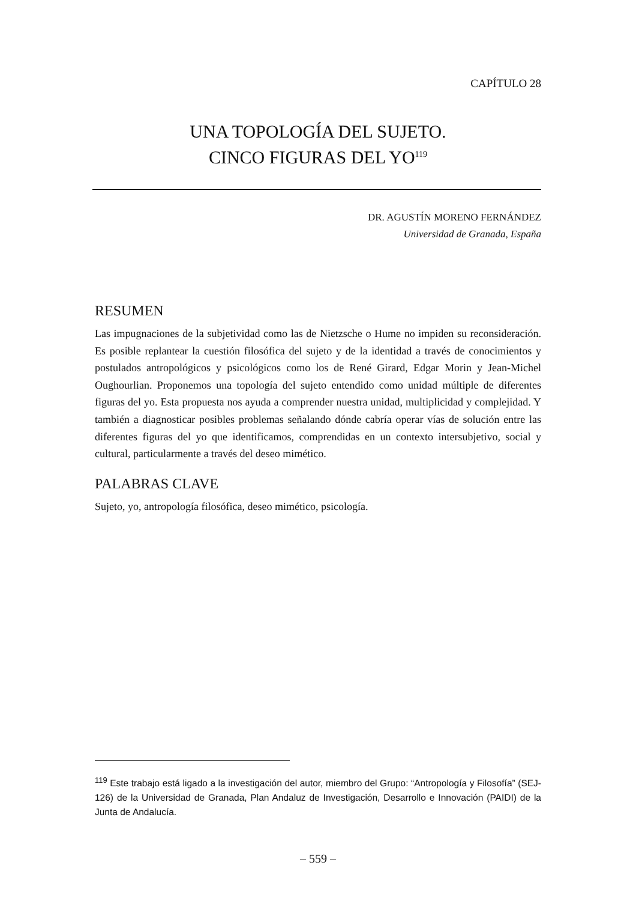CAPÍTULO 28
UNA TOPOLOGÍA DEL SUJETO.
CINCO FIGURAS DEL YO<sup>119</sup>
DR. AGUSTÍN MORENO FERNÁNDEZ
Universidad de Granada, España
RESUMEN
Las impugnaciones de la subjetividad como las de Nietzsche o Hume no impiden su reconsideración. Es posible replantear la cuestión filosófica del sujeto y de la identidad a través de conocimientos y postulados antropológicos y psicológicos como los de René Girard, Edgar Morin y Jean-Michel Oughourlian. Proponemos una topología del sujeto entendido como unidad múltiple de diferentes figuras del yo. Esta propuesta nos ayuda a comprender nuestra unidad, multiplicidad y complejidad. Y también a diagnosticar posibles problemas señalando dónde cabría operar vías de solución entre las diferentes figuras del yo que identificamos, comprendidas en un contexto intersubjetivo, social y cultural, particularmente a través del deseo mimético.
PALABRAS CLAVE
Sujeto, yo, antropología filosófica, deseo mimético, psicología.
<sup>119</sup> Este trabajo está ligado a la investigación del autor, miembro del Grupo: “Antropología y Filosofía” (SEJ-126) de la Universidad de Granada, Plan Andaluz de Investigación, Desarrollo e Innovación (PAIDI) de la Junta de Andalucía.
– 559 –